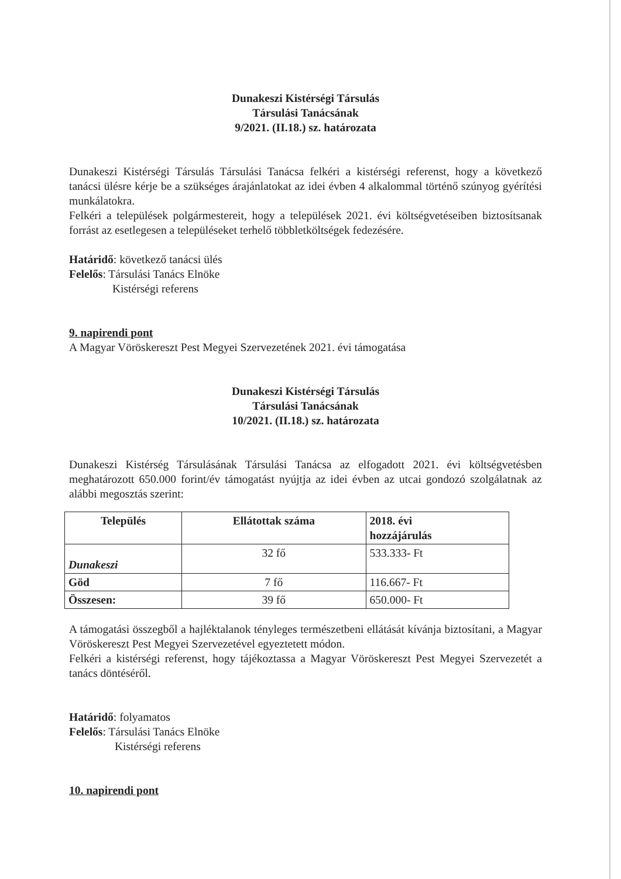Dunakeszi Kistérségi Társulás
Társulási Tanácsának
9/2021. (II.18.) sz. határozata
Dunakeszi Kistérségi Társulás Társulási Tanácsa felkéri a kistérségi referenst, hogy a következő tanácsi ülésre kérje be a szükséges árajánlatokat az idei évben 4 alkalommal történő szúnyog gyérítési munkálatokra.
Felkéri a települések polgármestereit, hogy a települések 2021. évi költségvetéseiben biztosítsanak forrást az esetlegesen a településeket terhelő többletköltségek fedezésére.
Határidő: következő tanácsi ülés
Felelős: Társulási Tanács Elnöke
Kistérségi referens
9. napirendi pont
A Magyar Vöröskereszt Pest Megyei Szervezetének 2021. évi támogatása
Dunakeszi Kistérségi Társulás
Társulási Tanácsának
10/2021. (II.18.) sz. határozata
Dunakeszi Kistérség Társulásának Társulási Tanácsa az elfogadott 2021. évi költségvetésben meghatározott 650.000 forint/év támogatást nyújtja az idei évben az utcai gondozó szolgálatnak az alábbi megosztás szerint:
| Település | Ellátottak száma | 2018. évi hozzájárulás |
| --- | --- | --- |
| Dunakeszi | 32 fő | 533.333- Ft |
| Göd | 7 fő | 116.667- Ft |
| Összesen: | 39 fő | 650.000- Ft |
A támogatási összegből a hajléktalanok tényleges természetbeni ellátását kívánja biztosítani, a Magyar Vöröskereszt Pest Megyei Szervezetével egyeztetett módon.
Felkéri a kistérségi referenst, hogy tájékoztassa a Magyar Vöröskereszt Pest Megyei Szervezetét a tanács döntéséről.
Határidő: folyamatos
Felelős: Társulási Tanács Elnöke
Kistérségi referens
10. napirendi pont